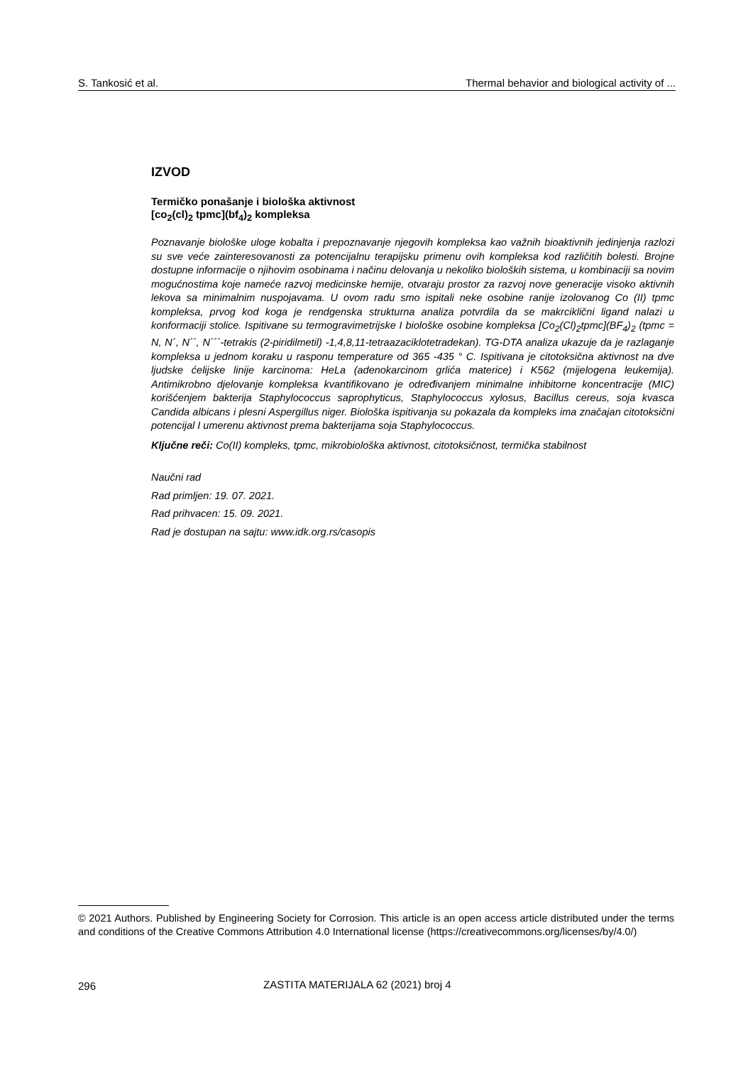S. Tankosić et al. Thermal behavior and biological activity of ...
IZVOD
Termičko ponašanje i biološka aktivnost
[co<sub>2</sub>(cl)<sub>2</sub> tpmc](bf<sub>4</sub>)<sub>2</sub> kompleksa
Poznavanje biološke uloge kobalta i prepoznavanje njegovih kompleksa kao važnih bioaktivnih jedinjenja razlozi su sve veće zainteresovanosti za potencijalnu terapijsku primenu ovih kompleksa kod različitih bolesti. Brojne dostupne informacije o njihovim osobinama i načinu delovanja u nekoliko bioloških sistema, u kombinaciji sa novim mogućnostima koje nameće razvoj medicinske hemije, otvaraju prostor za razvoj nove generacije visoko aktivnih lekova sa minimalnim nuspojavama. U ovom radu smo ispitali neke osobine ranije izolovanog Co (II) tpmc kompleksa, prvog kod koga je rendgenska strukturna analiza potvrdila da se makrciklični ligand nalazi u konformaciji stolice. Ispitivane su termogravimetrijske I biološke osobine kompleksa [Co<sub>2</sub>(Cl)<sub>2</sub>tpmc](BF<sub>4</sub>)<sub>2</sub> (tpmc = N, N´, N´´, N´´´-tetrakis (2-piridilmetil) -1,4,8,11-tetraazaciklotetradekan). TG-DTA analiza ukazuje da je razlaganje kompleksa u jednom koraku u rasponu temperature od 365 -435 ° C. Ispitivana je citotoksična aktivnost na dve ljudske ćelijske linije karcinoma: HeLa (adenokarcinom grlića materice) i K562 (mijelogena leukemija). Antimikrobno djelovanje kompleksa kvantifikovano je određivanjem minimalne inhibitorne koncentracije (MIC) korišćenjem bakterija Staphylococcus saprophyticus, Staphylococcus xylosus, Bacillus cereus, soja kvasca Candida albicans i plesni Aspergillus niger. Biološka ispitivanja su pokazala da kompleks ima značajan citotoksični potencijal I umerenu aktivnost prema bakterijama soja Staphylococcus.
Ključne reči: Co(II) kompleks, tpmc, mikrobiološka aktivnost, citotoksičnost, termička stabilnost
Naučni rad
Rad primljen: 19. 07. 2021.
Rad prihvacen: 15. 09. 2021.
Rad je dostupan na sajtu: www.idk.org.rs/casopis
© 2021 Authors. Published by Engineering Society for Corrosion. This article is an open access article distributed under the terms and conditions of the Creative Commons Attribution 4.0 International license (https://creativecommons.org/licenses/by/4.0/)
296
ZASTITA MATERIJALA 62 (2021) broj 4